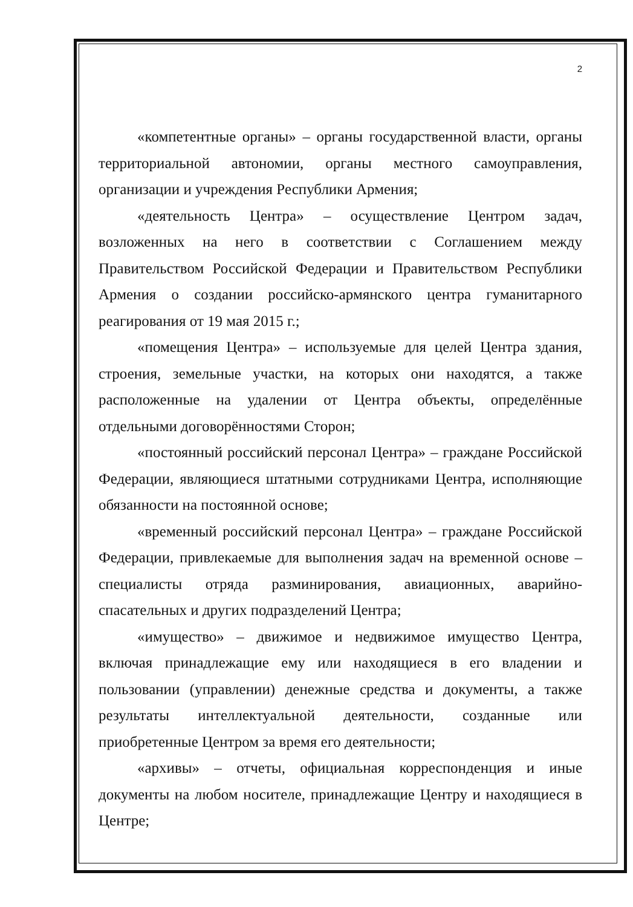2
«компетентные органы» – органы государственной власти, органы территориальной автономии, органы местного самоуправления, организации и учреждения Республики Армения;
«деятельность Центра» – осуществление Центром задач, возложенных на него в соответствии с Соглашением между Правительством Российской Федерации и Правительством Республики Армения о создании российско-армянского центра гуманитарного реагирования от 19 мая 2015 г.;
«помещения Центра» – используемые для целей Центра здания, строения, земельные участки, на которых они находятся, а также расположенные на удалении от Центра объекты, определённые отдельными договорённостями Сторон;
«постоянный российский персонал Центра» – граждане Российской Федерации, являющиеся штатными сотрудниками Центра, исполняющие обязанности на постоянной основе;
«временный российский персонал Центра» – граждане Российской Федерации, привлекаемые для выполнения задач на временной основе – специалисты отряда разминирования, авиационных, аварийно-спасательных и других подразделений Центра;
«имущество» – движимое и недвижимое имущество Центра, включая принадлежащие ему или находящиеся в его владении и пользовании (управлении) денежные средства и документы, а также результаты интеллектуальной деятельности, созданные или приобретенные Центром за время его деятельности;
«архивы» – отчеты, официальная корреспонденция и иные документы на любом носителе, принадлежащие Центру и находящиеся в Центре;